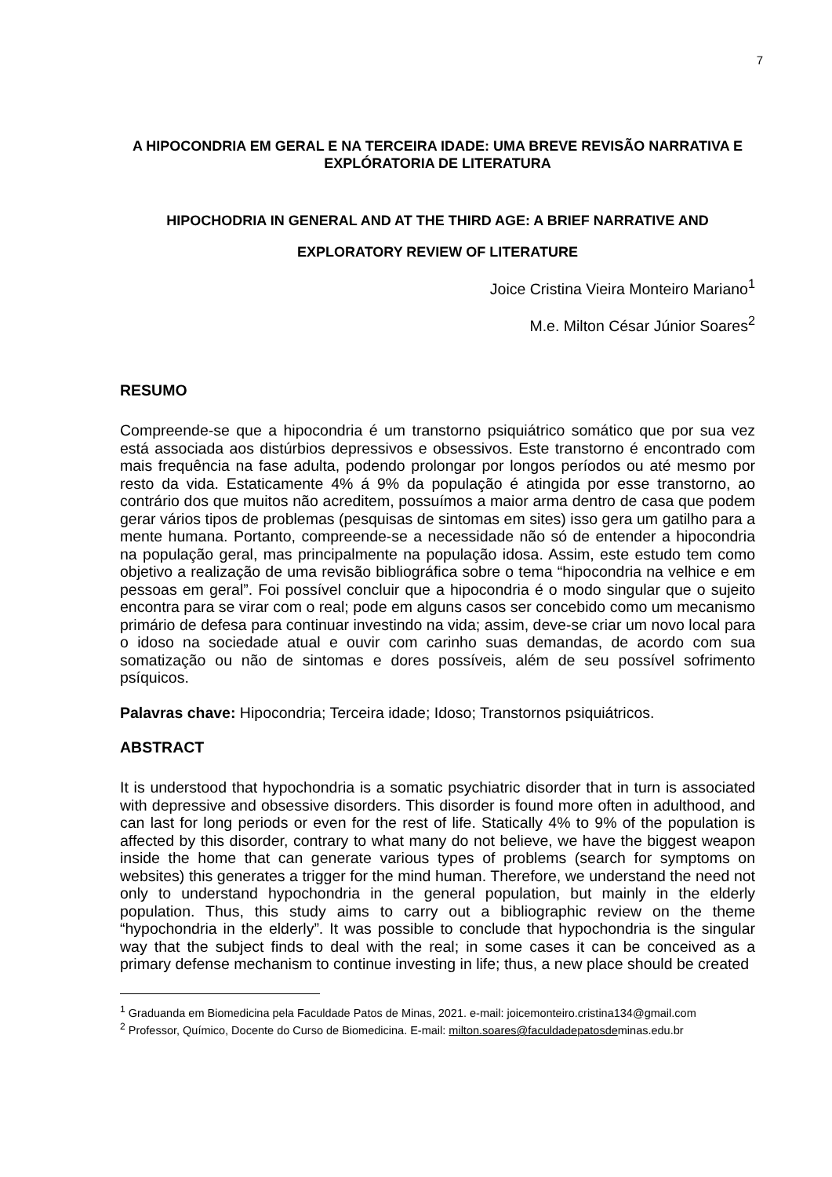7
A HIPOCONDRIA EM GERAL E NA TERCEIRA IDADE: UMA BREVE REVISÃO NARRATIVA E EXPLÓRATORIA DE LITERATURA
HIPOCHODRIA IN GENERAL AND AT THE THIRD AGE: A BRIEF NARRATIVE AND EXPLORATORY REVIEW OF LITERATURE
Joice Cristina Vieira Monteiro Mariano<sup>1</sup>
M.e. Milton César Júnior Soares<sup>2</sup>
RESUMO
Compreende-se que a hipocondria é um transtorno psiquiátrico somático que por sua vez está associada aos distúrbios depressivos e obsessivos. Este transtorno é encontrado com mais frequência na fase adulta, podendo prolongar por longos períodos ou até mesmo por resto da vida. Estaticamente 4% á 9% da população é atingida por esse transtorno, ao contrário dos que muitos não acreditem, possuímos a maior arma dentro de casa que podem gerar vários tipos de problemas (pesquisas de sintomas em sites) isso gera um gatilho para a mente humana. Portanto, compreende-se a necessidade não só de entender a hipocondria na população geral, mas principalmente na população idosa. Assim, este estudo tem como objetivo a realização de uma revisão bibliográfica sobre o tema “hipocondria na velhice e em pessoas em geral”. Foi possível concluir que a hipocondria é o modo singular que o sujeito encontra para se virar com o real; pode em alguns casos ser concebido como um mecanismo primário de defesa para continuar investindo na vida; assim, deve-se criar um novo local para o idoso na sociedade atual e ouvir com carinho suas demandas, de acordo com sua somatização ou não de sintomas e dores possíveis, além de seu possível sofrimento psíquicos.
Palavras chave: Hipocondria; Terceira idade; Idoso; Transtornos psiquiátricos.
ABSTRACT
It is understood that hypochondria is a somatic psychiatric disorder that in turn is associated with depressive and obsessive disorders. This disorder is found more often in adulthood, and can last for long periods or even for the rest of life. Statically 4% to 9% of the population is affected by this disorder, contrary to what many do not believe, we have the biggest weapon inside the home that can generate various types of problems (search for symptoms on websites) this generates a trigger for the mind human. Therefore, we understand the need not only to understand hypochondria in the general population, but mainly in the elderly population. Thus, this study aims to carry out a bibliographic review on the theme “hypochondria in the elderly”. It was possible to conclude that hypochondria is the singular way that the subject finds to deal with the real; in some cases it can be conceived as a primary defense mechanism to continue investing in life; thus, a new place should be created
<sup>1</sup> Graduanda em Biomedicina pela Faculdade Patos de Minas, 2021. e-mail: joicemonteiro.cristina134@gmail.com
<sup>2</sup> Professor, Químico, Docente do Curso de Biomedicina. E-mail: milton.soares@faculdadepatosdeminas.edu.br